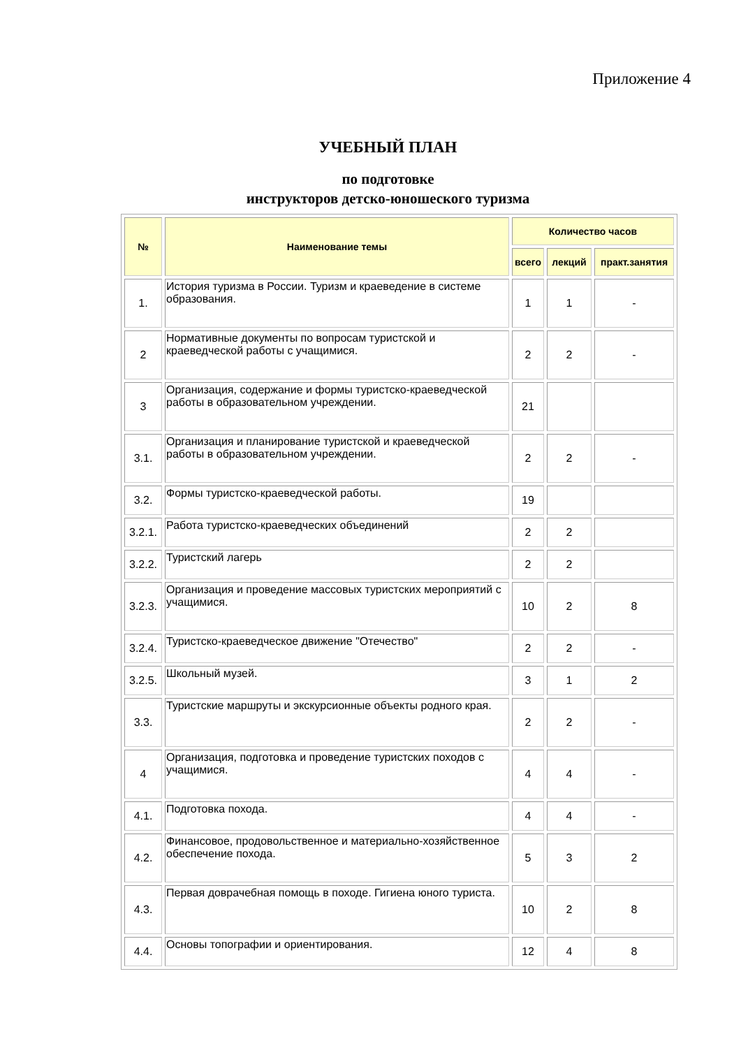Приложение 4
УЧЕБНЫЙ ПЛАН
по подготовке
инструкторов детско-юношеского туризма
| № | Наименование темы | Количество часов | | |
| --- | --- | --- | --- | --- |
| | | всего | лекций | практ.занятия |
| 1. | История туризма в России. Туризм и краеведение в системе образования. | 1 | 1 | - |
| 2 | Нормативные документы по вопросам туристской и краеведческой работы с учащимися. | 2 | 2 | - |
| 3 | Организация, содержание и формы туристско-краеведческой работы в образовательном учреждении. | 21 | | |
| 3.1. | Организация и планирование туристской и краеведческой работы в образовательном учреждении. | 2 | 2 | - |
| 3.2. | Формы туристско-краеведческой работы. | 19 | | |
| 3.2.1. | Работа туристско-краеведческих объединений | 2 | 2 | |
| 3.2.2. | Туристский лагерь | 2 | 2 | |
| 3.2.3. | Организация и проведение массовых туристских мероприятий с учащимися. | 10 | 2 | 8 |
| 3.2.4. | Туристско-краеведческое движение "Отечество" | 2 | 2 | - |
| 3.2.5. | Школьный музей. | 3 | 1 | 2 |
| 3.3. | Туристские маршруты и экскурсионные объекты родного края. | 2 | 2 | - |
| 4 | Организация, подготовка и проведение туристских походов с учащимися. | 4 | 4 | - |
| 4.1. | Подготовка похода. | 4 | 4 | - |
| 4.2. | Финансовое, продовольственное и материально-хозяйственное обеспечение похода. | 5 | 3 | 2 |
| 4.3. | Первая доврачебная помощь в походе. Гигиена юного туриста. | 10 | 2 | 8 |
| 4.4. | Основы топографии и ориентирования. | 12 | 4 | 8 |